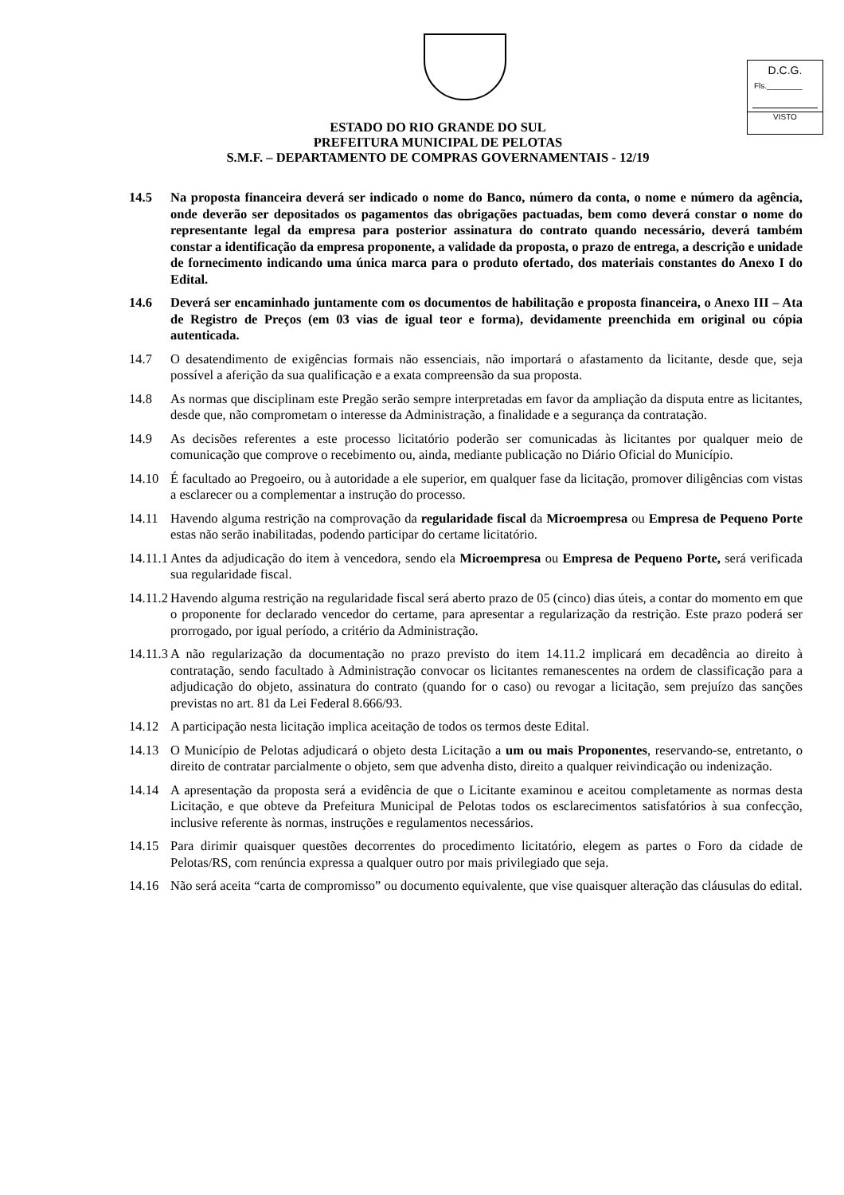D.C.G.
Fls.________
VISTO
ESTADO DO RIO GRANDE DO SUL
PREFEITURA MUNICIPAL DE PELOTAS
S.M.F. – DEPARTAMENTO DE COMPRAS GOVERNAMENTAIS - 12/19
14.5 Na proposta financeira deverá ser indicado o nome do Banco, número da conta, o nome e número da agência, onde deverão ser depositados os pagamentos das obrigações pactuadas, bem como deverá constar o nome do representante legal da empresa para posterior assinatura do contrato quando necessário, deverá também constar a identificação da empresa proponente, a validade da proposta, o prazo de entrega, a descrição e unidade de fornecimento indicando uma única marca para o produto ofertado, dos materiais constantes do Anexo I do Edital.
14.6 Deverá ser encaminhado juntamente com os documentos de habilitação e proposta financeira, o Anexo III – Ata de Registro de Preços (em 03 vias de igual teor e forma), devidamente preenchida em original ou cópia autenticada.
14.7 O desatendimento de exigências formais não essenciais, não importará o afastamento da licitante, desde que, seja possível a aferição da sua qualificação e a exata compreensão da sua proposta.
14.8 As normas que disciplinam este Pregão serão sempre interpretadas em favor da ampliação da disputa entre as licitantes, desde que, não comprometam o interesse da Administração, a finalidade e a segurança da contratação.
14.9 As decisões referentes a este processo licitatório poderão ser comunicadas às licitantes por qualquer meio de comunicação que comprove o recebimento ou, ainda, mediante publicação no Diário Oficial do Município.
14.10 É facultado ao Pregoeiro, ou à autoridade a ele superior, em qualquer fase da licitação, promover diligências com vistas a esclarecer ou a complementar a instrução do processo.
14.11 Havendo alguma restrição na comprovação da regularidade fiscal da Microempresa ou Empresa de Pequeno Porte estas não serão inabilitadas, podendo participar do certame licitatório.
14.11.1 Antes da adjudicação do item à vencedora, sendo ela Microempresa ou Empresa de Pequeno Porte, será verificada sua regularidade fiscal.
14.11.2 Havendo alguma restrição na regularidade fiscal será aberto prazo de 05 (cinco) dias úteis, a contar do momento em que o proponente for declarado vencedor do certame, para apresentar a regularização da restrição. Este prazo poderá ser prorrogado, por igual período, a critério da Administração.
14.11.3 A não regularização da documentação no prazo previsto do item 14.11.2 implicará em decadência ao direito à contratação, sendo facultado à Administração convocar os licitantes remanescentes na ordem de classificação para a adjudicação do objeto, assinatura do contrato (quando for o caso) ou revogar a licitação, sem prejuízo das sanções previstas no art. 81 da Lei Federal 8.666/93.
14.12 A participação nesta licitação implica aceitação de todos os termos deste Edital.
14.13 O Município de Pelotas adjudicará o objeto desta Licitação a um ou mais Proponentes, reservando-se, entretanto, o direito de contratar parcialmente o objeto, sem que advenha disto, direito a qualquer reivindicação ou indenização.
14.14 A apresentação da proposta será a evidência de que o Licitante examinou e aceitou completamente as normas desta Licitação, e que obteve da Prefeitura Municipal de Pelotas todos os esclarecimentos satisfatórios à sua confecção, inclusive referente às normas, instruções e regulamentos necessários.
14.15 Para dirimir quaisquer questões decorrentes do procedimento licitatório, elegem as partes o Foro da cidade de Pelotas/RS, com renúncia expressa a qualquer outro por mais privilegiado que seja.
14.16 Não será aceita “carta de compromisso” ou documento equivalente, que vise quaisquer alteração das cláusulas do edital.